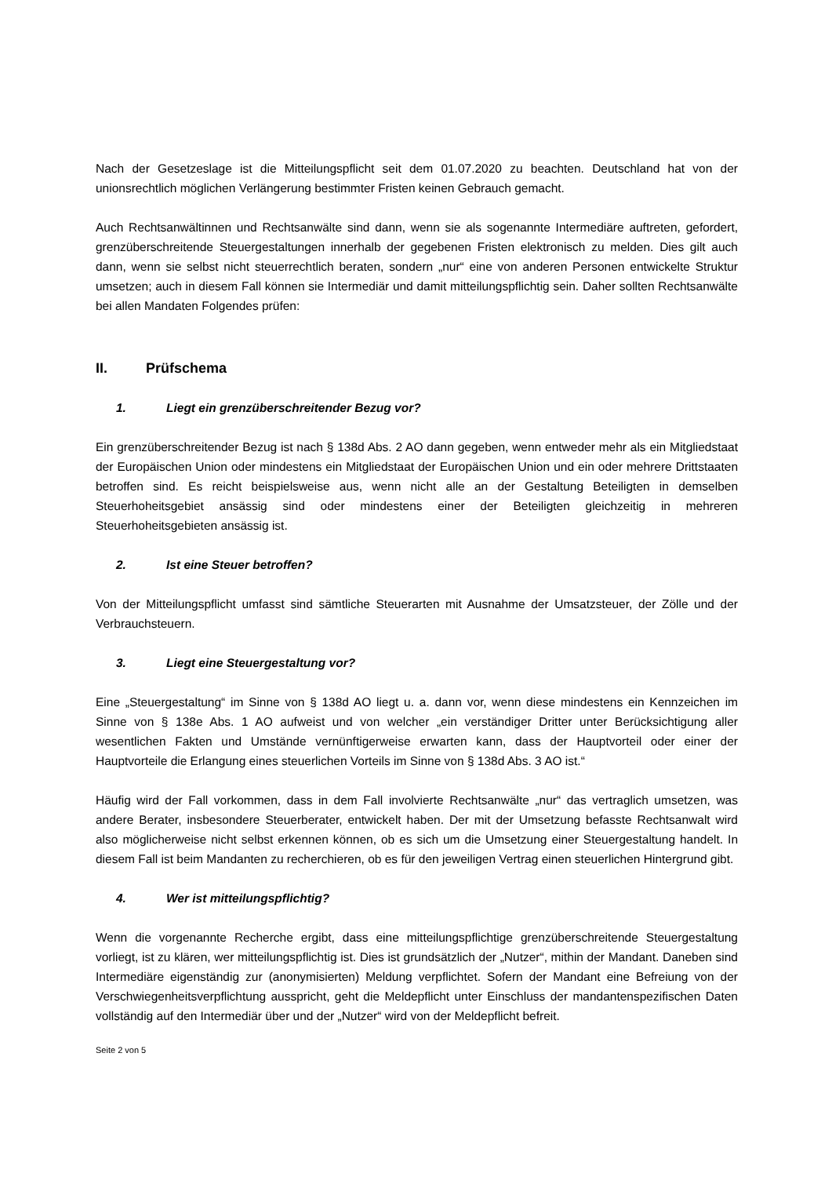Nach der Gesetzeslage ist die Mitteilungspflicht seit dem 01.07.2020 zu beachten. Deutschland hat von der unionsrechtlich möglichen Verlängerung bestimmter Fristen keinen Gebrauch gemacht.
Auch Rechtsanwältinnen und Rechtsanwälte sind dann, wenn sie als sogenannte Intermediäre auftreten, gefordert, grenzüberschreitende Steuergestaltungen innerhalb der gegebenen Fristen elektronisch zu melden. Dies gilt auch dann, wenn sie selbst nicht steuerrechtlich beraten, sondern „nur“ eine von anderen Personen entwickelte Struktur umsetzen; auch in diesem Fall können sie Intermediär und damit mitteilungspflichtig sein. Daher sollten Rechtsanwälte bei allen Mandaten Folgendes prüfen:
II. Prüfschema
1. Liegt ein grenzüberschreitender Bezug vor?
Ein grenzüberschreitender Bezug ist nach § 138d Abs. 2 AO dann gegeben, wenn entweder mehr als ein Mitgliedstaat der Europäischen Union oder mindestens ein Mitgliedstaat der Europäischen Union und ein oder mehrere Drittstaaten betroffen sind. Es reicht beispielsweise aus, wenn nicht alle an der Gestaltung Beteiligten in demselben Steuerhoheitsgebiet ansässig sind oder mindestens einer der Beteiligten gleichzeitig in mehreren Steuerhoheitsgebieten ansässig ist.
2. Ist eine Steuer betroffen?
Von der Mitteilungspflicht umfasst sind sämtliche Steuerarten mit Ausnahme der Umsatzsteuer, der Zölle und der Verbrauchsteuern.
3. Liegt eine Steuergestaltung vor?
Eine „Steuergestaltung“ im Sinne von § 138d AO liegt u. a. dann vor, wenn diese mindestens ein Kennzeichen im Sinne von § 138e Abs. 1 AO aufweist und von welcher „ein verständiger Dritter unter Berücksichtigung aller wesentlichen Fakten und Umstände vernünftigerweise erwarten kann, dass der Hauptvorteil oder einer der Hauptvorteile die Erlangung eines steuerlichen Vorteils im Sinne von § 138d Abs. 3 AO ist.“
Häufig wird der Fall vorkommen, dass in dem Fall involvierte Rechtsanwälte „nur“ das vertraglich umsetzen, was andere Berater, insbesondere Steuerberater, entwickelt haben. Der mit der Umsetzung befasste Rechtsanwalt wird also möglicherweise nicht selbst erkennen können, ob es sich um die Umsetzung einer Steuergestaltung handelt. In diesem Fall ist beim Mandanten zu recherchieren, ob es für den jeweiligen Vertrag einen steuerlichen Hintergrund gibt.
4. Wer ist mitteilungspflichtig?
Wenn die vorgenannte Recherche ergibt, dass eine mitteilungspflichtige grenzüberschreitende Steuergestaltung vorliegt, ist zu klären, wer mitteilungspflichtig ist. Dies ist grundsätzlich der „Nutzer“, mithin der Mandant. Daneben sind Intermediäre eigenständig zur (anonymisierten) Meldung verpflichtet. Sofern der Mandant eine Befreiung von der Verschwiegenheitsverpflichtung ausspricht, geht die Meldepflicht unter Einschluss der mandantenspezifischen Daten vollständig auf den Intermediär über und der „Nutzer“ wird von der Meldepflicht befreit.
Seite 2 von 5